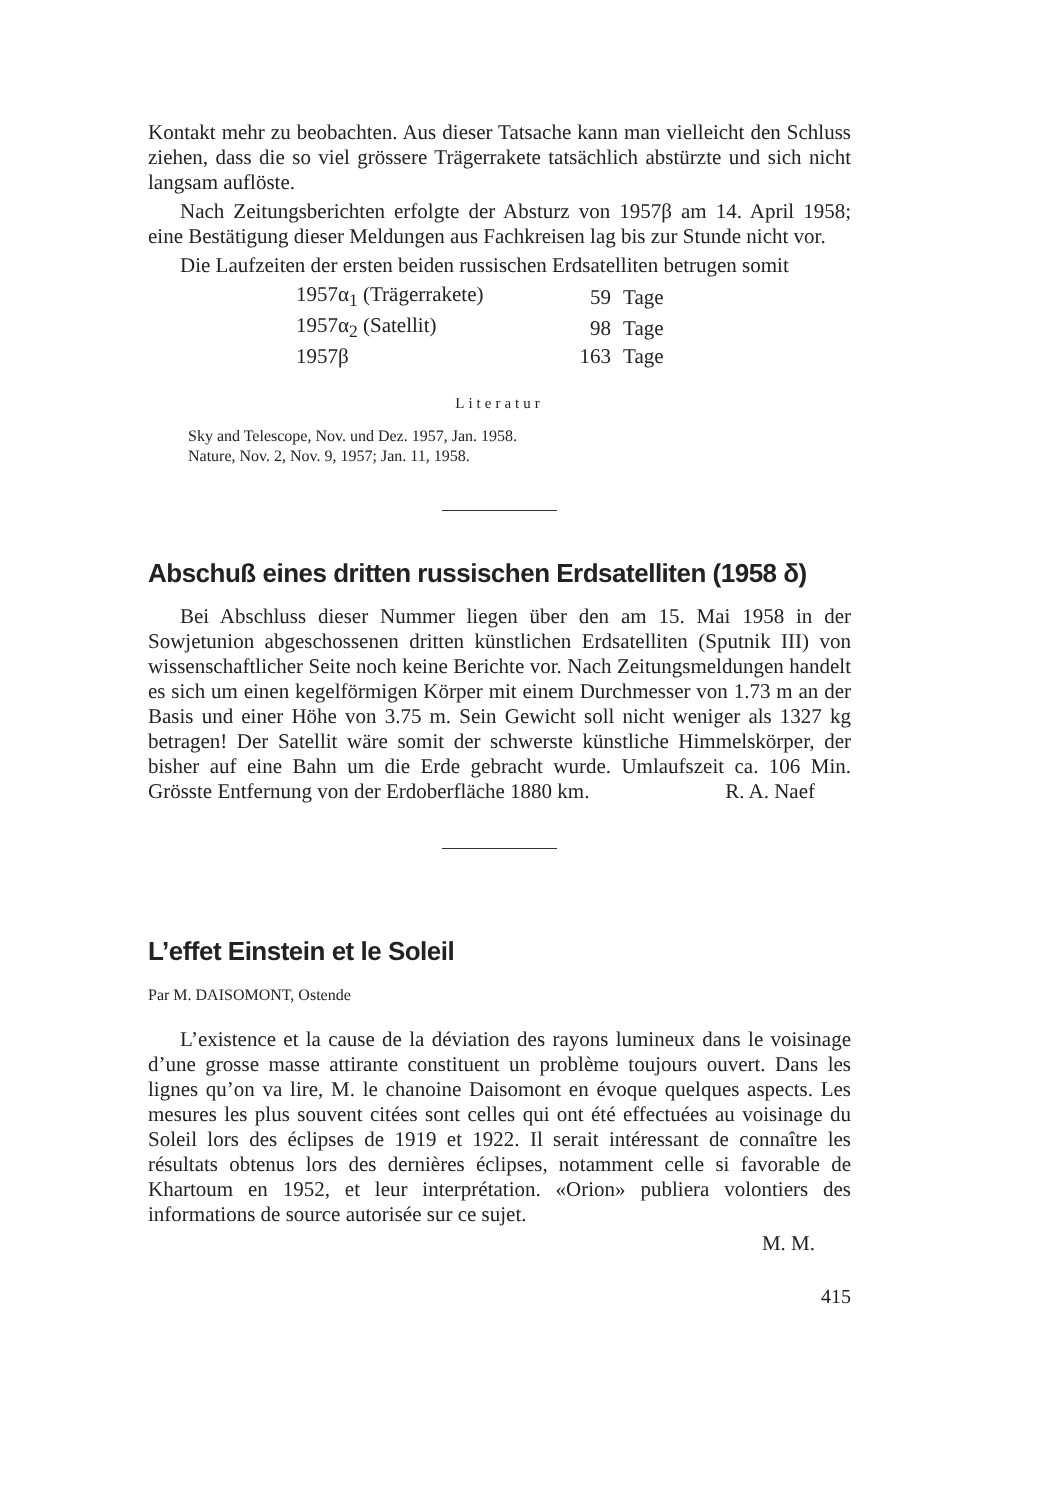Kontakt mehr zu beobachten. Aus dieser Tatsache kann man vielleicht den Schluss ziehen, dass die so viel grössere Trägerrakete tatsächlich abstürzte und sich nicht langsam auflöste.
Nach Zeitungsberichten erfolgte der Absturz von 1957β am 14. April 1958; eine Bestätigung dieser Meldungen aus Fachkreisen lag bis zur Stunde nicht vor.
Die Laufzeiten der ersten beiden russischen Erdsatelliten betrugen somit
| 1957α<sub>1</sub> (Trägerrakete) | 59 | Tage |
| 1957α<sub>2</sub> (Satellit) | 98 | Tage |
| 1957β | 163 | Tage |
Literatur
Sky and Telescope, Nov. und Dez. 1957, Jan. 1958.
Nature, Nov. 2, Nov. 9, 1957; Jan. 11, 1958.
Abschuß eines dritten russischen Erdsatelliten (1958 δ)
Bei Abschluss dieser Nummer liegen über den am 15. Mai 1958 in der Sowjetunion abgeschossenen dritten künstlichen Erdsatelliten (Sputnik III) von wissenschaftlicher Seite noch keine Berichte vor. Nach Zeitungsmeldungen handelt es sich um einen kegelförmigen Körper mit einem Durchmesser von 1.73 m an der Basis und einer Höhe von 3.75 m. Sein Gewicht soll nicht weniger als 1327 kg betragen! Der Satellit wäre somit der schwerste künstliche Himmelskörper, der bisher auf eine Bahn um die Erde gebracht wurde. Umlaufszeit ca. 106 Min. Grösste Entfernung von der Erdoberfläche 1880 km. R. A. Naef
L’effet Einstein et le Soleil
Par M. DAISOMONT, Ostende
L’existence et la cause de la déviation des rayons lumineux dans le voisinage d’une grosse masse attirante constituent un problème toujours ouvert. Dans les lignes qu’on va lire, M. le chanoine Daisomont en évoque quelques aspects. Les mesures les plus souvent citées sont celles qui ont été effectuées au voisinage du Soleil lors des éclipses de 1919 et 1922. Il serait intéressant de connaître les résultats obtenus lors des dernières éclipses, notamment celle si favorable de Khartoum en 1952, et leur interprétation. «Orion» publiera volontiers des informations de source autorisée sur ce sujet.
M. M.
415